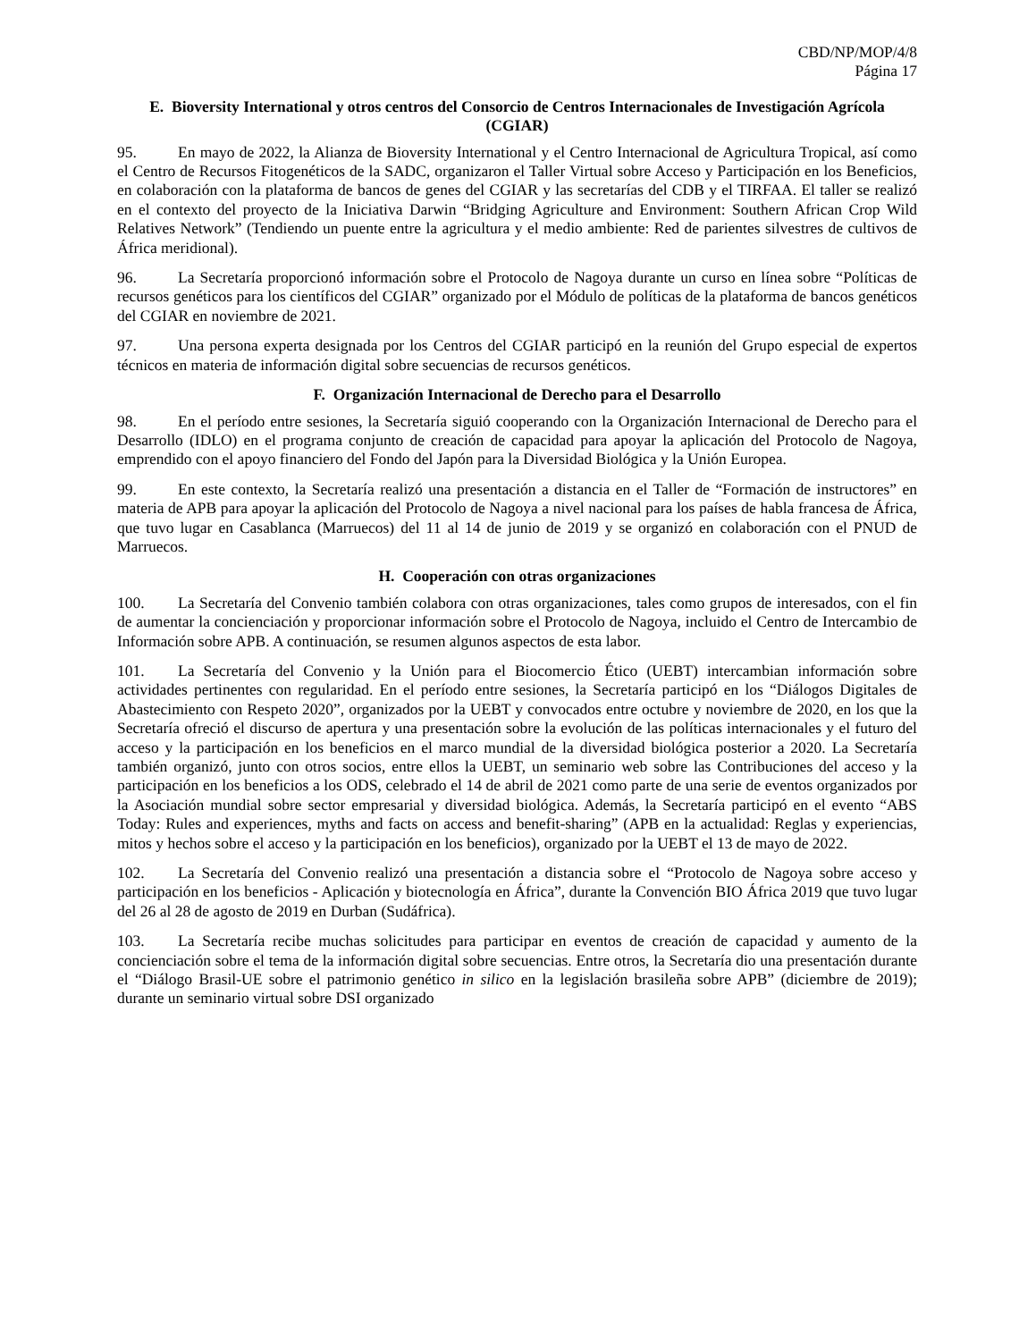CBD/NP/MOP/4/8
Página 17
E. Bioversity International y otros centros del Consorcio de Centros Internacionales de Investigación Agrícola (CGIAR)
95. En mayo de 2022, la Alianza de Bioversity International y el Centro Internacional de Agricultura Tropical, así como el Centro de Recursos Fitogenéticos de la SADC, organizaron el Taller Virtual sobre Acceso y Participación en los Beneficios, en colaboración con la plataforma de bancos de genes del CGIAR y las secretarías del CDB y el TIRFAA. El taller se realizó en el contexto del proyecto de la Iniciativa Darwin “Bridging Agriculture and Environment: Southern African Crop Wild Relatives Network” (Tendiendo un puente entre la agricultura y el medio ambiente: Red de parientes silvestres de cultivos de África meridional).
96. La Secretaría proporcionó información sobre el Protocolo de Nagoya durante un curso en línea sobre “Políticas de recursos genéticos para los científicos del CGIAR” organizado por el Módulo de políticas de la plataforma de bancos genéticos del CGIAR en noviembre de 2021.
97. Una persona experta designada por los Centros del CGIAR participó en la reunión del Grupo especial de expertos técnicos en materia de información digital sobre secuencias de recursos genéticos.
F. Organización Internacional de Derecho para el Desarrollo
98. En el período entre sesiones, la Secretaría siguió cooperando con la Organización Internacional de Derecho para el Desarrollo (IDLO) en el programa conjunto de creación de capacidad para apoyar la aplicación del Protocolo de Nagoya, emprendido con el apoyo financiero del Fondo del Japón para la Diversidad Biológica y la Unión Europea.
99. En este contexto, la Secretaría realizó una presentación a distancia en el Taller de “Formación de instructores” en materia de APB para apoyar la aplicación del Protocolo de Nagoya a nivel nacional para los países de habla francesa de África, que tuvo lugar en Casablanca (Marruecos) del 11 al 14 de junio de 2019 y se organizó en colaboración con el PNUD de Marruecos.
H. Cooperación con otras organizaciones
100. La Secretaría del Convenio también colabora con otras organizaciones, tales como grupos de interesados, con el fin de aumentar la concienciación y proporcionar información sobre el Protocolo de Nagoya, incluido el Centro de Intercambio de Información sobre APB. A continuación, se resumen algunos aspectos de esta labor.
101. La Secretaría del Convenio y la Unión para el Biocomercio Ético (UEBT) intercambian información sobre actividades pertinentes con regularidad. En el período entre sesiones, la Secretaría participó en los “Diálogos Digitales de Abastecimiento con Respeto 2020”, organizados por la UEBT y convocados entre octubre y noviembre de 2020, en los que la Secretaría ofreció el discurso de apertura y una presentación sobre la evolución de las políticas internacionales y el futuro del acceso y la participación en los beneficios en el marco mundial de la diversidad biológica posterior a 2020. La Secretaría también organizó, junto con otros socios, entre ellos la UEBT, un seminario web sobre las Contribuciones del acceso y la participación en los beneficios a los ODS, celebrado el 14 de abril de 2021 como parte de una serie de eventos organizados por la Asociación mundial sobre sector empresarial y diversidad biológica. Además, la Secretaría participó en el evento “ABS Today: Rules and experiences, myths and facts on access and benefit-sharing” (APB en la actualidad: Reglas y experiencias, mitos y hechos sobre el acceso y la participación en los beneficios), organizado por la UEBT el 13 de mayo de 2022.
102. La Secretaría del Convenio realizó una presentación a distancia sobre el “Protocolo de Nagoya sobre acceso y participación en los beneficios - Aplicación y biotecnología en África”, durante la Convención BIO África 2019 que tuvo lugar del 26 al 28 de agosto de 2019 en Durban (Sudáfrica).
103. La Secretaría recibe muchas solicitudes para participar en eventos de creación de capacidad y aumento de la concienciación sobre el tema de la información digital sobre secuencias. Entre otros, la Secretaría dio una presentación durante el “Diálogo Brasil-UE sobre el patrimonio genético in silico en la legislación brasileña sobre APB” (diciembre de 2019); durante un seminario virtual sobre DSI organizado